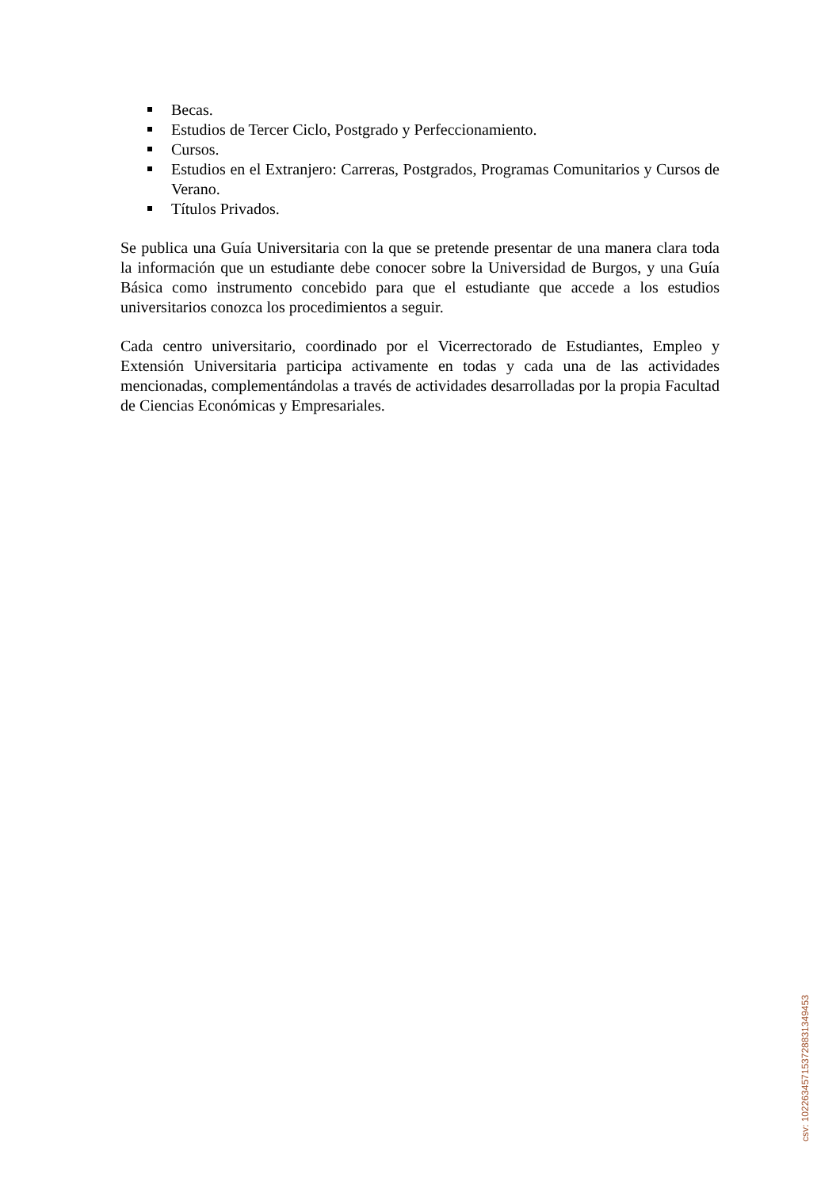Becas.
Estudios de Tercer Ciclo, Postgrado y Perfeccionamiento.
Cursos.
Estudios en el Extranjero: Carreras, Postgrados, Programas Comunitarios y Cursos de Verano.
Títulos Privados.
Se publica una Guía Universitaria con la que se pretende presentar de una manera clara toda la información que un estudiante debe conocer sobre la Universidad de Burgos, y una Guía Básica como instrumento concebido para que el estudiante que accede a los estudios universitarios conozca los procedimientos a seguir.
Cada centro universitario, coordinado por el Vicerrectorado de Estudiantes, Empleo y Extensión Universitaria participa activamente en todas y cada una de las actividades mencionadas, complementándolas a través de actividades desarrolladas por la propia Facultad de Ciencias Económicas y Empresariales.
csv: 102263457153728831349453